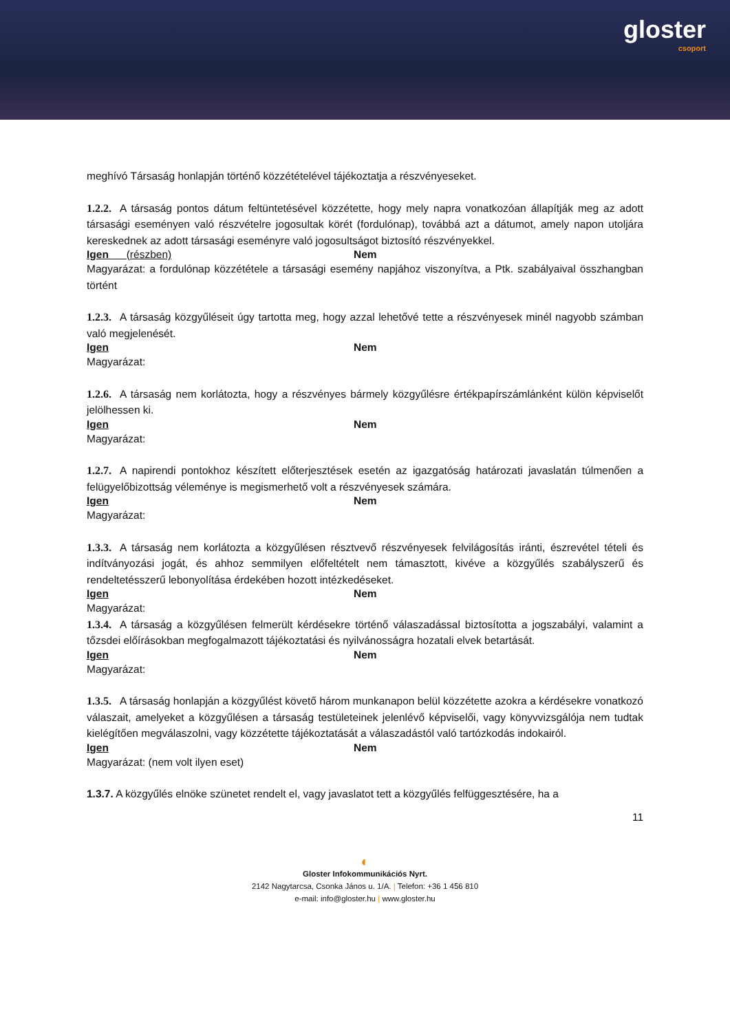gloster
csoport
meghívó Társaság honlapján történő közzétételével tájékoztatja a részvényeseket.
1.2.2. A társaság pontos dátum feltüntetésével közzétette, hogy mely napra vonatkozóan állapítják meg az adott társasági eseményen való részvételre jogosultak körét (fordulónap), továbbá azt a dátumot, amely napon utoljára kereskednek az adott társasági eseményre való jogosultságot biztosító részvényekkel.
Igen (részben) Nem
Magyarázat: a fordulónap közzététele a társasági esemény napjához viszonyítva, a Ptk. szabályaival összhangban történt
1.2.3. A társaság közgyűléseit úgy tartotta meg, hogy azzal lehetővé tette a részvényesek minél nagyobb számban való megjelenését.
Igen Nem
Magyarázat:
1.2.6. A társaság nem korlátozta, hogy a részvényes bármely közgyűlésre értékpapírszámlánként külön képviselőt jelölhessen ki.
Igen Nem
Magyarázat:
1.2.7. A napirendi pontokhoz készített előterjesztések esetén az igazgatóság határozati javaslatán túlmenően a felügyelőbizottság véleménye is megismerhető volt a részvényesek számára.
Igen Nem
Magyarázat:
1.3.3. A társaság nem korlátozta a közgyűlésen résztvevő részvényesek felvilágosítás iránti, észrevétel tételi és indítványozási jogát, és ahhoz semmilyen előfeltételt nem támasztott, kivéve a közgyűlés szabályszerű és rendeltetésszerű lebonyolítása érdekében hozott intézkedéseket.
Igen Nem
Magyarázat:
1.3.4. A társaság a közgyűlésen felmerült kérdésekre történő válaszadással biztosította a jogszabályi, valamint a tőzsdei előírásokban megfogalmazott tájékoztatási és nyilvánosságra hozatali elvek betartását.
Igen Nem
Magyarázat:
1.3.5. A társaság honlapján a közgyűlést követő három munkanapon belül közzétette azokra a kérdésekre vonatkozó válaszait, amelyeket a közgyűlésen a társaság testületeinek jelenlévő képviselői, vagy könyvvizsgálója nem tudtak kielégítően megválaszolni, vagy közzétette tájékoztatását a válaszadástól való tartózkodás indokairól.
Igen Nem
Magyarázat: (nem volt ilyen eset)
1.3.7. A közgyűlés elnöke szünetet rendelt el, vagy javaslatot tett a közgyűlés felfüggesztésére, ha a
11
◐
Gloster Infokommunikációs Nyrt.
2142 Nagytarcsa, Csonka János u. 1/A. | Telefon: +36 1 456 810
e-mail: info@gloster.hu | www.gloster.hu